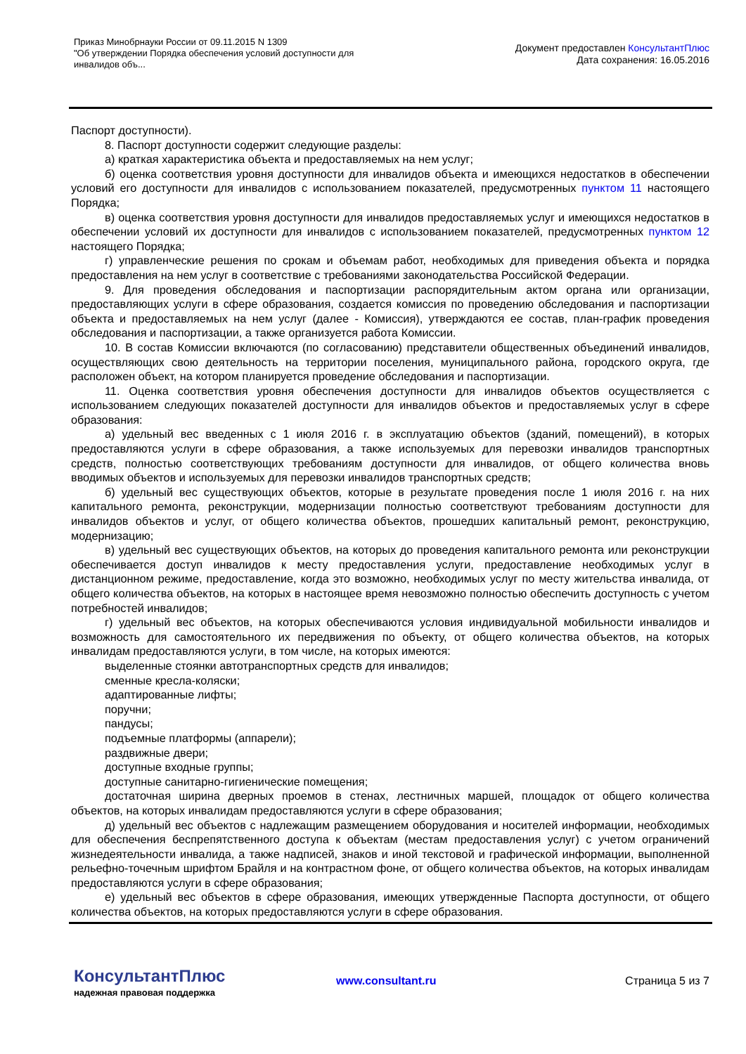Приказ Минобрнауки России от 09.11.2015 N 1309
"Об утверждении Порядка обеспечения условий доступности для инвалидов объ...
Документ предоставлен КонсультантПлюс
Дата сохранения: 16.05.2016
Паспорт доступности).
8. Паспорт доступности содержит следующие разделы:
а) краткая характеристика объекта и предоставляемых на нем услуг;
б) оценка соответствия уровня доступности для инвалидов объекта и имеющихся недостатков в обеспечении условий его доступности для инвалидов с использованием показателей, предусмотренных пунктом 11 настоящего Порядка;
в) оценка соответствия уровня доступности для инвалидов предоставляемых услуг и имеющихся недостатков в обеспечении условий их доступности для инвалидов с использованием показателей, предусмотренных пунктом 12 настоящего Порядка;
г) управленческие решения по срокам и объемам работ, необходимых для приведения объекта и порядка предоставления на нем услуг в соответствие с требованиями законодательства Российской Федерации.
9. Для проведения обследования и паспортизации распорядительным актом органа или организации, предоставляющих услуги в сфере образования, создается комиссия по проведению обследования и паспортизации объекта и предоставляемых на нем услуг (далее - Комиссия), утверждаются ее состав, план-график проведения обследования и паспортизации, а также организуется работа Комиссии.
10. В состав Комиссии включаются (по согласованию) представители общественных объединений инвалидов, осуществляющих свою деятельность на территории поселения, муниципального района, городского округа, где расположен объект, на котором планируется проведение обследования и паспортизации.
11. Оценка соответствия уровня обеспечения доступности для инвалидов объектов осуществляется с использованием следующих показателей доступности для инвалидов объектов и предоставляемых услуг в сфере образования:
а) удельный вес введенных с 1 июля 2016 г. в эксплуатацию объектов (зданий, помещений), в которых предоставляются услуги в сфере образования, а также используемых для перевозки инвалидов транспортных средств, полностью соответствующих требованиям доступности для инвалидов, от общего количества вновь вводимых объектов и используемых для перевозки инвалидов транспортных средств;
б) удельный вес существующих объектов, которые в результате проведения после 1 июля 2016 г. на них капитального ремонта, реконструкции, модернизации полностью соответствуют требованиям доступности для инвалидов объектов и услуг, от общего количества объектов, прошедших капитальный ремонт, реконструкцию, модернизацию;
в) удельный вес существующих объектов, на которых до проведения капитального ремонта или реконструкции обеспечивается доступ инвалидов к месту предоставления услуги, предоставление необходимых услуг в дистанционном режиме, предоставление, когда это возможно, необходимых услуг по месту жительства инвалида, от общего количества объектов, на которых в настоящее время невозможно полностью обеспечить доступность с учетом потребностей инвалидов;
г) удельный вес объектов, на которых обеспечиваются условия индивидуальной мобильности инвалидов и возможность для самостоятельного их передвижения по объекту, от общего количества объектов, на которых инвалидам предоставляются услуги, в том числе, на которых имеются:
выделенные стоянки автотранспортных средств для инвалидов;
сменные кресла-коляски;
адаптированные лифты;
поручни;
пандусы;
подъемные платформы (аппарели);
раздвижные двери;
доступные входные группы;
доступные санитарно-гигиенические помещения;
достаточная ширина дверных проемов в стенах, лестничных маршей, площадок от общего количества объектов, на которых инвалидам предоставляются услуги в сфере образования;
д) удельный вес объектов с надлежащим размещением оборудования и носителей информации, необходимых для обеспечения беспрепятственного доступа к объектам (местам предоставления услуг) с учетом ограничений жизнедеятельности инвалида, а также надписей, знаков и иной текстовой и графической информации, выполненной рельефно-точечным шрифтом Брайля и на контрастном фоне, от общего количества объектов, на которых инвалидам предоставляются услуги в сфере образования;
е) удельный вес объектов в сфере образования, имеющих утвержденные Паспорта доступности, от общего количества объектов, на которых предоставляются услуги в сфере образования.
КонсультантПлюс
надежная правовая поддержка
www.consultant.ru Страница 5 из 7